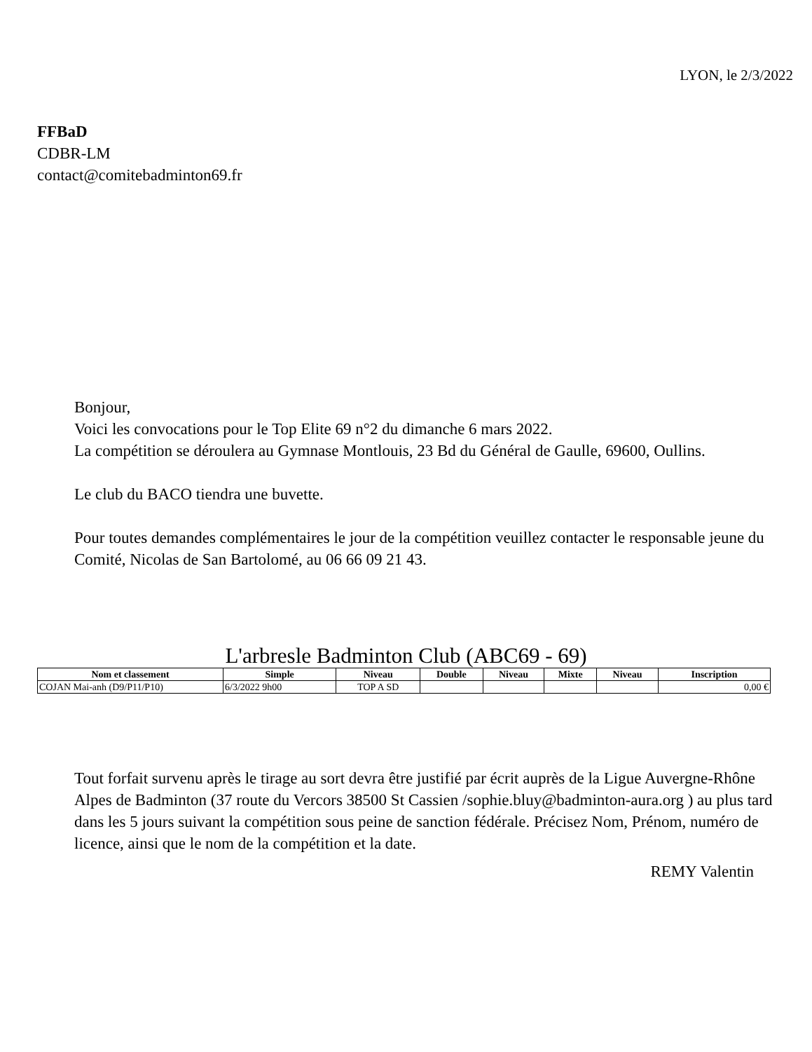LYON, le 2/3/2022
FFBaD
CDBR-LM
contact@comitebadminton69.fr
Bonjour,
Voici les convocations pour le Top Elite 69 n°2 du dimanche 6 mars 2022.
La compétition se déroulera au Gymnase Montlouis, 23 Bd du Général de Gaulle, 69600, Oullins.
Le club du BACO tiendra une buvette.
Pour toutes demandes complémentaires le jour de la compétition veuillez contacter le responsable jeune du Comité, Nicolas de San Bartolomé, au 06 66 09 21 43.
L'arbresle Badminton Club (ABC69 - 69)
| Nom et classement | Simple | Niveau | Double | Niveau | Mixte | Niveau | Inscription |
| --- | --- | --- | --- | --- | --- | --- | --- |
| COJAN Mai-anh (D9/P11/P10) | 6/3/2022 9h00 | TOP A SD | | | | | 0,00 € |
Tout forfait survenu après le tirage au sort devra être justifié par écrit auprès de la Ligue Auvergne-Rhône Alpes de Badminton (37 route du Vercors 38500 St Cassien /sophie.bluy@badminton-aura.org ) au plus tard dans les 5 jours suivant la compétition sous peine de sanction fédérale. Précisez Nom, Prénom, numéro de licence, ainsi que le nom de la compétition et la date.
REMY Valentin